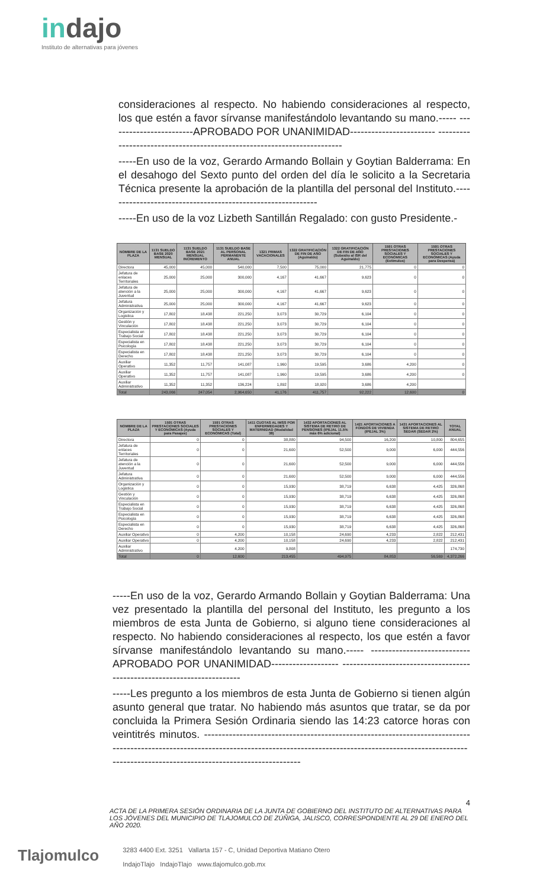indajo
Instituto de alternativas para jóvenes
consideraciones al respecto. No habiendo consideraciones al respecto, los que estén a favor sírvanse manifestándolo levantando su mano.----- ------------------------APROBADO POR UNANIMIDAD------------------------ ------------------------------------------------------------------------
-----En uso de la voz, Gerardo Armando Bollain y Goytian Balderrama: En el desahogo del Sexto punto del orden del día le solicito a la Secretaria Técnica presente la aprobación de la plantilla del personal del Instituto.------------------------------------------------------------
-----En uso de la voz Lizbeth Santillán Regalado: con gusto Presidente.-
| NOMBRE DE LA PLAZA | 1131 SUELDO BASE 2020 MENSUAL | 1131 SUELDO BASE 2021 MENSUAL INCREMENTO | 1131 SUELDO BASE AL PERSONAL PERMANENTE ANUAL | 1321 PRIMAS VACACIONALES | 1322 GRATIFICACIÓN DE FIN DE AÑO (Aguinaldo) | 1322 GRATIFICACIÓN DE FIN DE AÑO (Subsidio al ISR del Aguinaldo) | 1591 OTRAS PRESTACIONES SOCIALES Y ECONÓMICAS (Estimulos) | 1591 OTRAS PRESTACIONES SOCIALES Y ECONÓMICAS (Ayuda para Despensa) |
| --- | --- | --- | --- | --- | --- | --- | --- | --- |
| Directora | 45,000 | 45,000 | 540,000 | 7,500 | 75,000 | 21,775 | 0 | 0 |
| Jefatura de enlaces Territoriales | 25,000 | 25,000 | 300,000 | 4,167 | 41,667 | 9,623 | 0 | 0 |
| Jefatura de atención a la Juventud | 25,000 | 25,000 | 300,000 | 4,167 | 41,667 | 9,623 | 0 | 0 |
| Jefatura Administrativa | 25,000 | 25,000 | 300,000 | 4,167 | 41,667 | 9,623 | 0 | 0 |
| Organización y Logistica | 17,802 | 18,438 | 221,250 | 3,073 | 30,729 | 6,104 | 0 | 0 |
| Gestión y Vinculación | 17,802 | 18,438 | 221,250 | 3,073 | 30,729 | 6,104 | 0 | 0 |
| Especialista en Trabajo Social | 17,802 | 18,438 | 221,250 | 3,073 | 30,729 | 6,104 | 0 | 0 |
| Especialista en Psicología | 17,802 | 18,438 | 221,250 | 3,073 | 30,729 | 6,104 | 0 | 0 |
| Especialista en Derecho | 17,802 | 18,438 | 221,250 | 3,073 | 30,729 | 6,104 | 0 | 0 |
| Auxiliar Operativo | 11,352 | 11,757 | 141,087 | 1,960 | 19,595 | 3,686 | 4,200 | 0 |
| Auxiliar Operativo | 11,352 | 11,757 | 141,087 | 1,960 | 19,595 | 3,686 | 4,200 | 0 |
| Auxiliar Administrativo | 11,352 | 11,352 | 136,224 | 1,892 | 18,920 | 3,686 | 4,200 | |
| Total | 243,066 | 247,054 | 2,964,650 | 41,176 | 411,757 | 92,222 | 12,600 | 0 |
| NOMBRE DE LA PLAZA | 1591 OTRAS PRESTACIONES SOCIALES Y ECONÓMICAS (Ayuda para Pasajes) | 1591 OTRAS PRESTACIONES SOCIALES Y ECONÓMICAS (Total) | 1411 CUOTAS AL IMSS POR ENFERMEDADES Y MATERNIDAD (Modalidad 38) | 1432 APORTACIONES AL SISTEMA DE RETIRO DE PENSIONES (IPEJAL 11.5% más 6% adicional) | 1421 APORTACIONES A FONDOS DE VIVIENDA (IPEJAL 3%) | 1431 APORTACIONES AL SISTEMA DE RETIRO SEDAR (SEDAR 2%) | TOTAL ANUAL |
| --- | --- | --- | --- | --- | --- | --- | --- |
| Directora | 0 | 0 | 38,880 | 94,500 | 16,200 | 10,800 | 804,655 |
| Jefatura de enlaces Territoriales | 0 | 0 | 21,600 | 52,500 | 9,000 | 6,000 | 444,556 |
| Jefatura de atención a la Juventud | 0 | 0 | 21,600 | 52,500 | 9,000 | 6,000 | 444,556 |
| Jefatura Administrativa | 0 | 0 | 21,600 | 52,500 | 9,000 | 6,000 | 444,556 |
| Organización y Logistica | 0 | 0 | 15,930 | 38,719 | 6,638 | 4,425 | 326,868 |
| Gestión y Vinculación | 0 | 0 | 15,930 | 38,719 | 6,638 | 4,425 | 326,868 |
| Especialista en Trabajo Social | 0 | 0 | 15,930 | 38,719 | 6,638 | 4,425 | 326,868 |
| Especialista en Psicología | 0 | 0 | 15,930 | 38,719 | 6,638 | 4,425 | 326,868 |
| Especialista en Derecho | 0 | 0 | 15,930 | 38,719 | 6,638 | 4,425 | 326,868 |
| Auxiliar Operativo | 0 | 4,200 | 10,158 | 24,690 | 4,233 | 2,822 | 212,431 |
| Auxiliar Operativo | 0 | 4,200 | 10,158 | 24,690 | 4,233 | 2,822 | 212,431 |
| Auxiliar Administrativo | | 4,200 | 9,808 | | | | 174,730 |
| Total | 0 | 12,600 | 213,455 | 494,975 | 84,853 | 56,569 | 4,372,266 |
-----En uso de la voz, Gerardo Armando Bollain y Goytian Balderrama: Una vez presentado la plantilla del personal del Instituto, les pregunto a los miembros de esta Junta de Gobierno, si alguno tiene consideraciones al respecto. No habiendo consideraciones al respecto, los que estén a favor sírvanse manifestándolo levantando su mano.----- ----------------------------APROBADO POR UNANIMIDAD------------------- ------------------------------------------------------------------------
-----Les pregunto a los miembros de esta Junta de Gobierno si tienen algún asunto general que tratar. No habiendo más asuntos que tratar, se da por concluida la Primera Sesión Ordinaria siendo las 14:23 catorce horas con veintitrés minutos. ------------------------------------------------------------------------------------------------------------------------------------------------------------------------------------------------------------------------------------
4
ACTA DE LA PRIMERA SESIÓN ORDINARIA DE LA JUNTA DE GOBIERNO DEL INSTITUTO DE ALTERNATIVAS PARA LOS JÓVENES DEL MUNICIPIO DE TLAJOMULCO DE ZÚÑIGA, JALISCO, CORRESPONDIENTE AL 29 DE ENERO DEL AÑO 2020.
Tlajomulco
3283 4400 Ext. 3251 Vallarta 157 - C, Unidad Deportiva Matiano Otero
IndajoTlajo IndajoTlajo www.tlajomulco.gob.mx